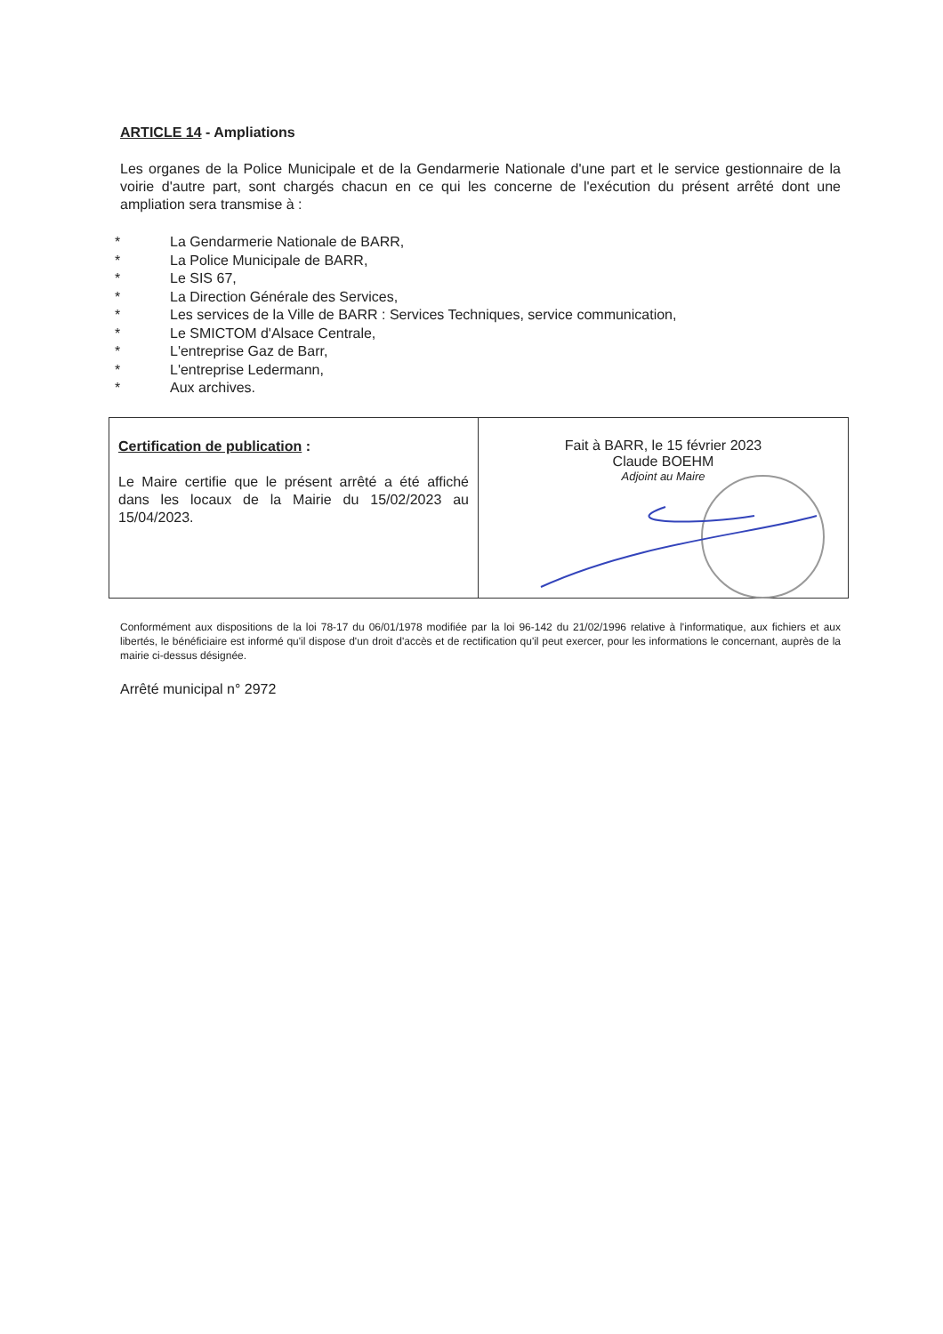ARTICLE 14 - Ampliations
Les organes de la Police Municipale et de la Gendarmerie Nationale d'une part et le service gestionnaire de la voirie d'autre part, sont chargés chacun en ce qui les concerne de l'exécution du présent arrêté dont une ampliation sera transmise à :
* La Gendarmerie Nationale de BARR,
* La Police Municipale de BARR,
* Le SIS 67,
* La Direction Générale des Services,
* Les services de la Ville de BARR : Services Techniques, service communication,
* Le SMICTOM d'Alsace Centrale,
* L'entreprise Gaz de Barr,
* L'entreprise Ledermann,
* Aux archives.
Certification de publication :
Le Maire certifie que le présent arrêté a été affiché dans les locaux de la Mairie du 15/02/2023 au 15/04/2023.
Fait à BARR, le 15 février 2023
Claude BOEHM
Adjoint au Maire
Conformément aux dispositions de la loi 78-17 du 06/01/1978 modifiée par la loi 96-142 du 21/02/1996 relative à l'informatique, aux fichiers et aux libertés, le bénéficiaire est informé qu'il dispose d'un droit d'accès et de rectification qu'il peut exercer, pour les informations le concernant, auprès de la mairie ci-dessus désignée.
Arrêté municipal n° 2972